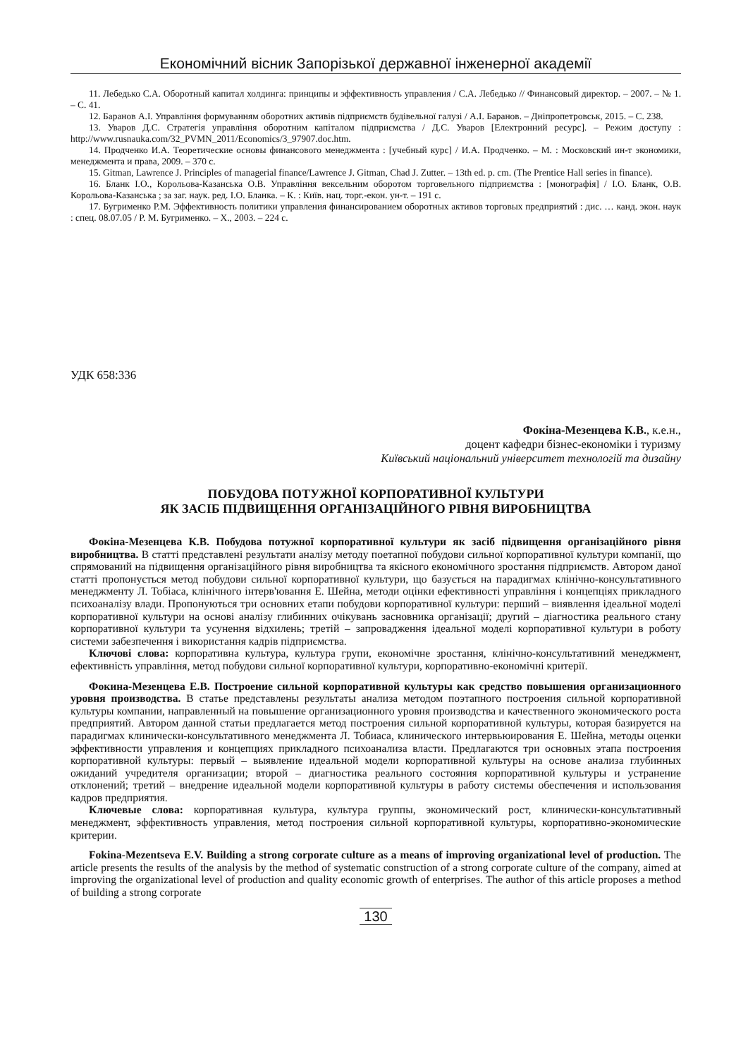Економічний вісник Запорізької державної інженерної академії
11. Лебедько С.А. Оборотный капитал холдинга: принципы и эффективность управления / С.А. Лебедько // Финансовый директор. – 2007. – № 1. – С. 41.
12. Баранов А.І. Управління формуванням оборотних активів підприємств будівельної галузі / А.І. Баранов. – Дніпропетровськ, 2015. – С. 238.
13. Уваров Д.С. Стратегія управління оборотним капіталом підприємства / Д.С. Уваров [Електронний ресурс]. – Режим доступу : http://www.rusnauka.com/32_PVMN_2011/Economics/3_97907.doc.htm.
14. Продченко И.А. Теоретические основы финансового менеджмента : [учебный курс] / И.А. Продченко. – М. : Московский ин-т экономики, менеджмента и права, 2009. – 370 с.
15. Gitman, Lawrence J. Principles of managerial finance/Lawrence J. Gitman, Chad J. Zutter. – 13th ed. p. cm. (The Prentice Hall series in finance).
16. Бланк І.О., Корольова-Казанська О.В. Управління вексельним оборотом торговельного підприємства : [монографія] / І.О. Бланк, О.В. Корольова-Казанська ; за заг. наук. ред. І.О. Бланка. – К. : Київ. нац. торг.-екон. ун-т. – 191 с.
17. Бугрименко Р.М. Эффективность политики управления финансированием оборотных активов торговых предприятий : дис. … канд. экон. наук : спец. 08.07.05 / Р. М. Бугрименко. – Х., 2003. – 224 с.
УДК 658:336
Фокіна-Мезенцева К.В., к.е.н.,
доцент кафедри бізнес-економіки і туризму
Київський національний університет технологій та дизайну
ПОБУДОВА ПОТУЖНОЇ КОРПОРАТИВНОЇ КУЛЬТУРИ
ЯК ЗАСІБ ПІДВИЩЕННЯ ОРГАНІЗАЦІЙНОГО РІВНЯ ВИРОБНИЦТВА
Фокіна-Мезенцева К.В. Побудова потужної корпоративної культури як засіб підвищення організаційного рівня виробництва. В статті представлені результати аналізу методу поетапної побудови сильної корпоративної культури компанії, що спрямований на підвищення організаційного рівня виробництва та якісного економічного зростання підприємств. Автором даної статті пропонується метод побудови сильної корпоративної культури, що базується на парадигмах клінічно-консультативного менеджменту Л. Тобіаса, клінічного інтерв'ювання Е. Шейна, методи оцінки ефективності управління і концепціях прикладного психоаналізу влади. Пропонуються три основних етапи побудови корпоративної культури: перший – виявлення ідеальної моделі корпоративної культури на основі аналізу глибинних очікувань засновника організації; другий – діагностика реального стану корпоративної культури та усунення відхилень; третій – запровадження ідеальної моделі корпоративної культури в роботу системи забезпечення і використання кадрів підприємства.
Ключові слова: корпоративна культура, культура групи, економічне зростання, клінічно-консультативний менеджмент, ефективність управління, метод побудови сильної корпоративної культури, корпоративно-економічні критерії.
Фокина-Мезенцева Е.В. Построение сильной корпоративной культуры как средство повышения организационного уровня производства. В статье представлены результаты анализа методом поэтапного построения сильной корпоративной культуры компании, направленный на повышение организационного уровня производства и качественного экономического роста предприятий. Автором данной статьи предлагается метод построения сильной корпоративной культуры, которая базируется на парадигмах клинически-консультативного менеджмента Л. Тобиаса, клинического интервьюирования Е. Шейна, методы оценки эффективности управления и концепциях прикладного психоанализа власти. Предлагаются три основных этапа построения корпоративной культуры: первый – выявление идеальной модели корпоративной культуры на основе анализа глубинных ожиданий учредителя организации; второй – диагностика реального состояния корпоративной культуры и устранение отклонений; третий – внедрение идеальной модели корпоративной культуры в работу системы обеспечения и использования кадров предприятия.
Ключевые слова: корпоративная культура, культура группы, экономический рост, клинически-консультативный менеджмент, эффективность управления, метод построения сильной корпоративной культуры, корпоративно-экономические критерии.
Fokina-Mezentseva E.V. Building a strong corporate culture as a means of improving organizational level of production. The article presents the results of the analysis by the method of systematic construction of a strong corporate culture of the company, aimed at improving the organizational level of production and quality economic growth of enterprises. The author of this article proposes a method of building a strong corporate
130